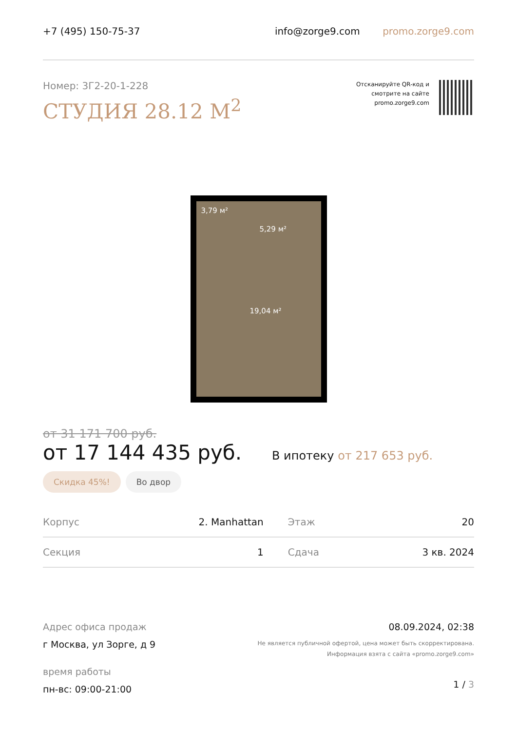+7 (495) 150-75-37 info@zorge9.com promo.zorge9.com
Номер: 3Г2-20-1-228
СТУДИЯ 28.12 М<sup>2</sup>
Отсканируйте QR-код и
смотрите на сайте
promo.zorge9.com
3,79 м²
5,29 м²
19,04 м²
от 31 171 700 руб.
от 17 144 435 руб.
В ипотеку от 217 653 руб.
Скидка 45%! Во двор
| Корпус | 2. Manhattan | Этаж | 20 |
| Секция | 1 | Сдача | 3 кв. 2024 |
Адрес офиса продаж
г Москва, ул Зорге, д 9
время работы
пн-вс: 09:00-21:00
08.09.2024, 02:38
Не является публичной офертой, цена может быть скорректирована.
Информация взята с сайта «promo.zorge9.com»
1 / 3